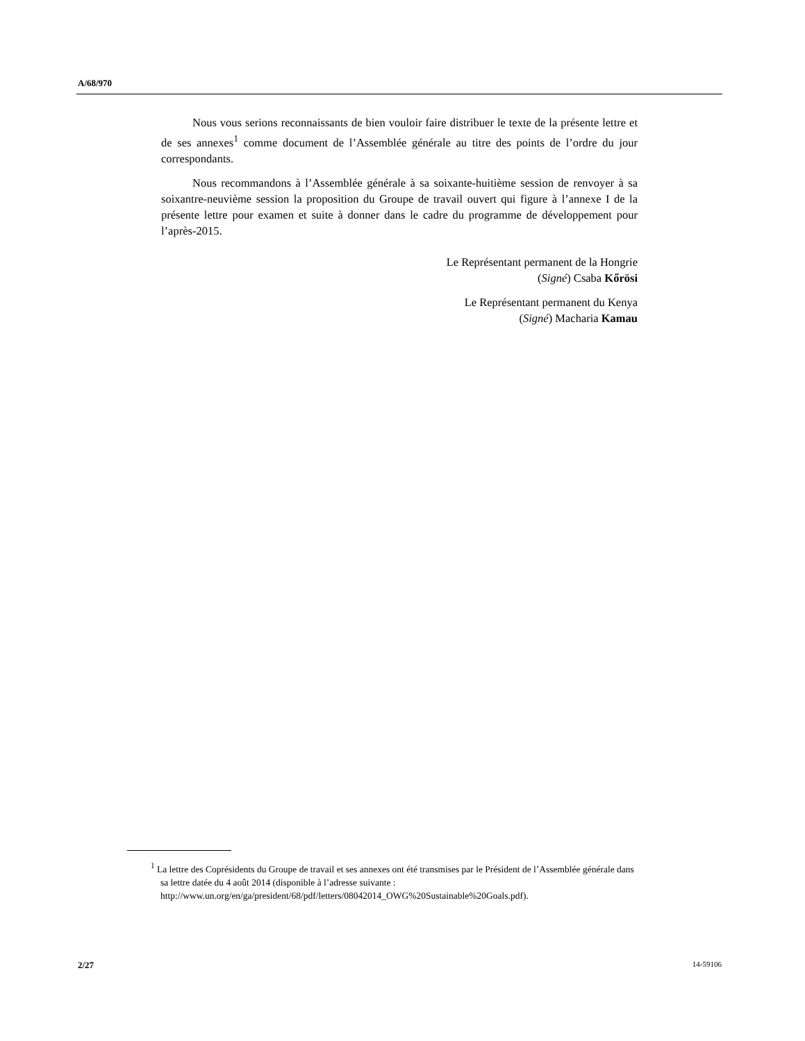A/68/970
Nous vous serions reconnaissants de bien vouloir faire distribuer le texte de la présente lettre et de ses annexes<sup>1</sup> comme document de l’Assemblée générale au titre des points de l’ordre du jour correspondants.
Nous recommandons à l’Assemblée générale à sa soixante-huitième session de renvoyer à sa soixantre-neuvième session la proposition du Groupe de travail ouvert qui figure à l’annexe I de la présente lettre pour examen et suite à donner dans le cadre du programme de développement pour l’après-2015.
Le Représentant permanent de la Hongrie
(Signé) Csaba Kőrösi
Le Représentant permanent du Kenya
(Signé) Macharia Kamau
<sup>1</sup> La lettre des Coprésidents du Groupe de travail et ses annexes ont été transmises par le Président de l’Assemblée générale dans sa lettre datée du 4 août 2014 (disponible à l’adresse suivante : http://www.un.org/en/ga/president/68/pdf/letters/08042014_OWG%20Sustainable%20Goals.pdf).
2/27 14-59106